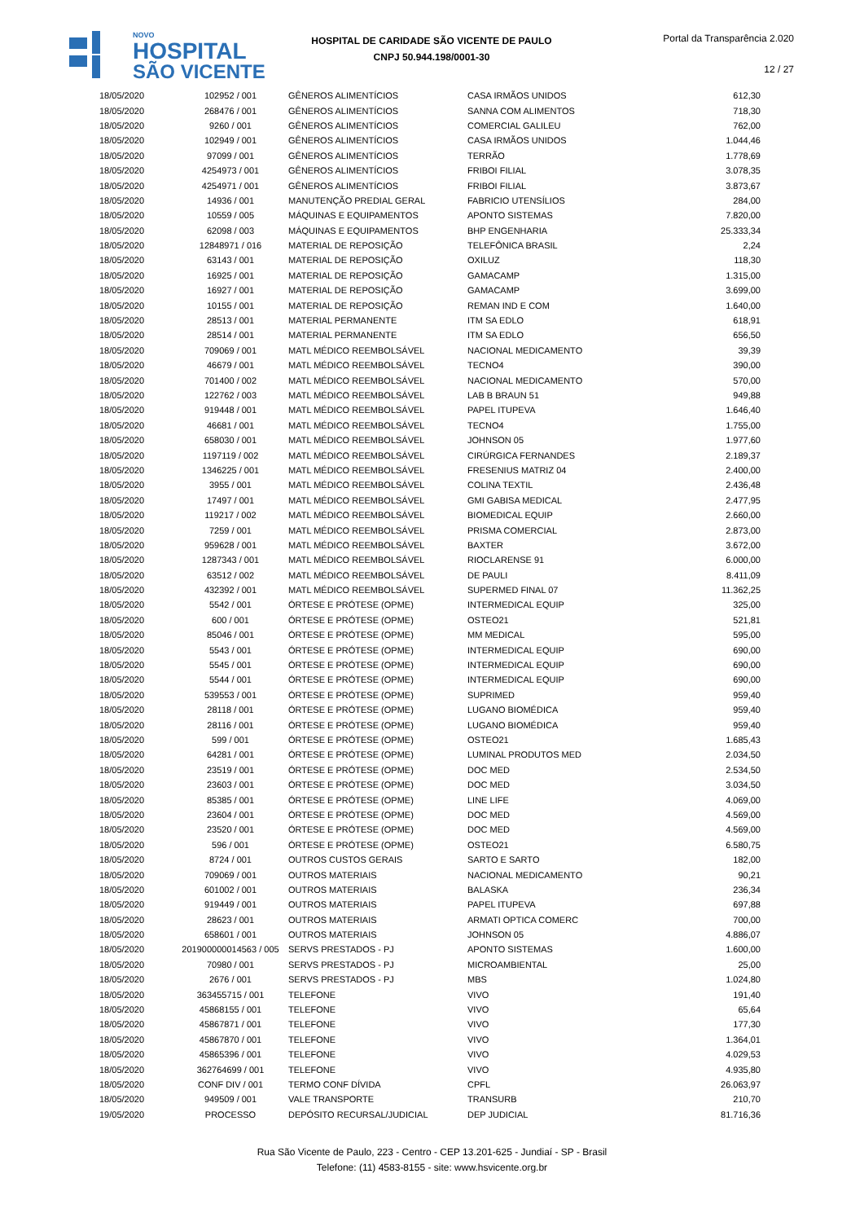NOVO
HOSPITAL
SÃO VICENTE
HOSPITAL DE CARIDADE SÃO VICENTE DE PAULO
CNPJ 50.944.198/0001-30
Portal da Transparência 2.020
12 / 27
| 18/05/2020 | 102952 / 001 | GÊNEROS ALIMENTÍCIOS | CASA IRMÃOS UNIDOS | 612,30 |
| 18/05/2020 | 268476 / 001 | GÊNEROS ALIMENTÍCIOS | SANNA COM ALIMENTOS | 718,30 |
| 18/05/2020 | 9260 / 001 | GÊNEROS ALIMENTÍCIOS | COMERCIAL GALILEU | 762,00 |
| 18/05/2020 | 102949 / 001 | GÊNEROS ALIMENTÍCIOS | CASA IRMÃOS UNIDOS | 1.044,46 |
| 18/05/2020 | 97099 / 001 | GÊNEROS ALIMENTÍCIOS | TERRÃO | 1.778,69 |
| 18/05/2020 | 4254973 / 001 | GÊNEROS ALIMENTÍCIOS | FRIBOI FILIAL | 3.078,35 |
| 18/05/2020 | 4254971 / 001 | GÊNEROS ALIMENTÍCIOS | FRIBOI FILIAL | 3.873,67 |
| 18/05/2020 | 14936 / 001 | MANUTENÇÃO PREDIAL GERAL | FABRICIO UTENSÍLIOS | 284,00 |
| 18/05/2020 | 10559 / 005 | MÁQUINAS E EQUIPAMENTOS | APONTO SISTEMAS | 7.820,00 |
| 18/05/2020 | 62098 / 003 | MÁQUINAS E EQUIPAMENTOS | BHP ENGENHARIA | 25.333,34 |
| 18/05/2020 | 12848971 / 016 | MATERIAL DE REPOSIÇÃO | TELEFÔNICA BRASIL | 2,24 |
| 18/05/2020 | 63143 / 001 | MATERIAL DE REPOSIÇÃO | OXILUZ | 118,30 |
| 18/05/2020 | 16925 / 001 | MATERIAL DE REPOSIÇÃO | GAMACAMP | 1.315,00 |
| 18/05/2020 | 16927 / 001 | MATERIAL DE REPOSIÇÃO | GAMACAMP | 3.699,00 |
| 18/05/2020 | 10155 / 001 | MATERIAL DE REPOSIÇÃO | REMAN IND E COM | 1.640,00 |
| 18/05/2020 | 28513 / 001 | MATERIAL PERMANENTE | ITM SA EDLO | 618,91 |
| 18/05/2020 | 28514 / 001 | MATERIAL PERMANENTE | ITM SA EDLO | 656,50 |
| 18/05/2020 | 709069 / 001 | MATL MÉDICO REEMBOLSÁVEL | NACIONAL MEDICAMENTO | 39,39 |
| 18/05/2020 | 46679 / 001 | MATL MÉDICO REEMBOLSÁVEL | TECNO4 | 390,00 |
| 18/05/2020 | 701400 / 002 | MATL MÉDICO REEMBOLSÁVEL | NACIONAL MEDICAMENTO | 570,00 |
| 18/05/2020 | 122762 / 003 | MATL MÉDICO REEMBOLSÁVEL | LAB B BRAUN 51 | 949,88 |
| 18/05/2020 | 919448 / 001 | MATL MÉDICO REEMBOLSÁVEL | PAPEL ITUPEVA | 1.646,40 |
| 18/05/2020 | 46681 / 001 | MATL MÉDICO REEMBOLSÁVEL | TECNO4 | 1.755,00 |
| 18/05/2020 | 658030 / 001 | MATL MÉDICO REEMBOLSÁVEL | JOHNSON 05 | 1.977,60 |
| 18/05/2020 | 1197119 / 002 | MATL MÉDICO REEMBOLSÁVEL | CIRÚRGICA FERNANDES | 2.189,37 |
| 18/05/2020 | 1346225 / 001 | MATL MÉDICO REEMBOLSÁVEL | FRESENIUS MATRIZ 04 | 2.400,00 |
| 18/05/2020 | 3955 / 001 | MATL MÉDICO REEMBOLSÁVEL | COLINA TEXTIL | 2.436,48 |
| 18/05/2020 | 17497 / 001 | MATL MÉDICO REEMBOLSÁVEL | GMI GABISA MEDICAL | 2.477,95 |
| 18/05/2020 | 119217 / 002 | MATL MÉDICO REEMBOLSÁVEL | BIOMEDICAL EQUIP | 2.660,00 |
| 18/05/2020 | 7259 / 001 | MATL MÉDICO REEMBOLSÁVEL | PRISMA COMERCIAL | 2.873,00 |
| 18/05/2020 | 959628 / 001 | MATL MÉDICO REEMBOLSÁVEL | BAXTER | 3.672,00 |
| 18/05/2020 | 1287343 / 001 | MATL MÉDICO REEMBOLSÁVEL | RIOCLARENSE 91 | 6.000,00 |
| 18/05/2020 | 63512 / 002 | MATL MÉDICO REEMBOLSÁVEL | DE PAULI | 8.411,09 |
| 18/05/2020 | 432392 / 001 | MATL MÉDICO REEMBOLSÁVEL | SUPERMED FINAL 07 | 11.362,25 |
| 18/05/2020 | 5542 / 001 | ÓRTESE E PRÓTESE (OPME) | INTERMEDICAL EQUIP | 325,00 |
| 18/05/2020 | 600 / 001 | ÓRTESE E PRÓTESE (OPME) | OSTEO21 | 521,81 |
| 18/05/2020 | 85046 / 001 | ÓRTESE E PRÓTESE (OPME) | MM MEDICAL | 595,00 |
| 18/05/2020 | 5543 / 001 | ÓRTESE E PRÓTESE (OPME) | INTERMEDICAL EQUIP | 690,00 |
| 18/05/2020 | 5545 / 001 | ÓRTESE E PRÓTESE (OPME) | INTERMEDICAL EQUIP | 690,00 |
| 18/05/2020 | 5544 / 001 | ÓRTESE E PRÓTESE (OPME) | INTERMEDICAL EQUIP | 690,00 |
| 18/05/2020 | 539553 / 001 | ÓRTESE E PRÓTESE (OPME) | SUPRIMED | 959,40 |
| 18/05/2020 | 28118 / 001 | ÓRTESE E PRÓTESE (OPME) | LUGANO BIOMÉDICA | 959,40 |
| 18/05/2020 | 28116 / 001 | ÓRTESE E PRÓTESE (OPME) | LUGANO BIOMÉDICA | 959,40 |
| 18/05/2020 | 599 / 001 | ÓRTESE E PRÓTESE (OPME) | OSTEO21 | 1.685,43 |
| 18/05/2020 | 64281 / 001 | ÓRTESE E PRÓTESE (OPME) | LUMINAL PRODUTOS MED | 2.034,50 |
| 18/05/2020 | 23519 / 001 | ÓRTESE E PRÓTESE (OPME) | DOC MED | 2.534,50 |
| 18/05/2020 | 23603 / 001 | ÓRTESE E PRÓTESE (OPME) | DOC MED | 3.034,50 |
| 18/05/2020 | 85385 / 001 | ÓRTESE E PRÓTESE (OPME) | LINE LIFE | 4.069,00 |
| 18/05/2020 | 23604 / 001 | ÓRTESE E PRÓTESE (OPME) | DOC MED | 4.569,00 |
| 18/05/2020 | 23520 / 001 | ÓRTESE E PRÓTESE (OPME) | DOC MED | 4.569,00 |
| 18/05/2020 | 596 / 001 | ÓRTESE E PRÓTESE (OPME) | OSTEO21 | 6.580,75 |
| 18/05/2020 | 8724 / 001 | OUTROS CUSTOS GERAIS | SARTO E SARTO | 182,00 |
| 18/05/2020 | 709069 / 001 | OUTROS MATERIAIS | NACIONAL MEDICAMENTO | 90,21 |
| 18/05/2020 | 601002 / 001 | OUTROS MATERIAIS | BALASKA | 236,34 |
| 18/05/2020 | 919449 / 001 | OUTROS MATERIAIS | PAPEL ITUPEVA | 697,88 |
| 18/05/2020 | 28623 / 001 | OUTROS MATERIAIS | ARMATI OPTICA COMERC | 700,00 |
| 18/05/2020 | 658601 / 001 | OUTROS MATERIAIS | JOHNSON 05 | 4.886,07 |
| 18/05/2020 | 201900000014563 / 005 | SERVS PRESTADOS - PJ | APONTO SISTEMAS | 1.600,00 |
| 18/05/2020 | 70980 / 001 | SERVS PRESTADOS - PJ | MICROAMBIENTAL | 25,00 |
| 18/05/2020 | 2676 / 001 | SERVS PRESTADOS - PJ | MBS | 1.024,80 |
| 18/05/2020 | 363455715 / 001 | TELEFONE | VIVO | 191,40 |
| 18/05/2020 | 45868155 / 001 | TELEFONE | VIVO | 65,64 |
| 18/05/2020 | 45867871 / 001 | TELEFONE | VIVO | 177,30 |
| 18/05/2020 | 45867870 / 001 | TELEFONE | VIVO | 1.364,01 |
| 18/05/2020 | 45865396 / 001 | TELEFONE | VIVO | 4.029,53 |
| 18/05/2020 | 362764699 / 001 | TELEFONE | VIVO | 4.935,80 |
| 18/05/2020 | CONF DIV / 001 | TERMO CONF DÍVIDA | CPFL | 26.063,97 |
| 18/05/2020 | 949509 / 001 | VALE TRANSPORTE | TRANSURB | 210,70 |
| 19/05/2020 | PROCESSO | DEPÓSITO RECURSAL/JUDICIAL | DEP JUDICIAL | 81.716,36 |
Rua São Vicente de Paulo, 223 - Centro - CEP 13.201-625 - Jundiaí - SP - Brasil
Telefone: (11) 4583-8155 - site: www.hsvicente.org.br